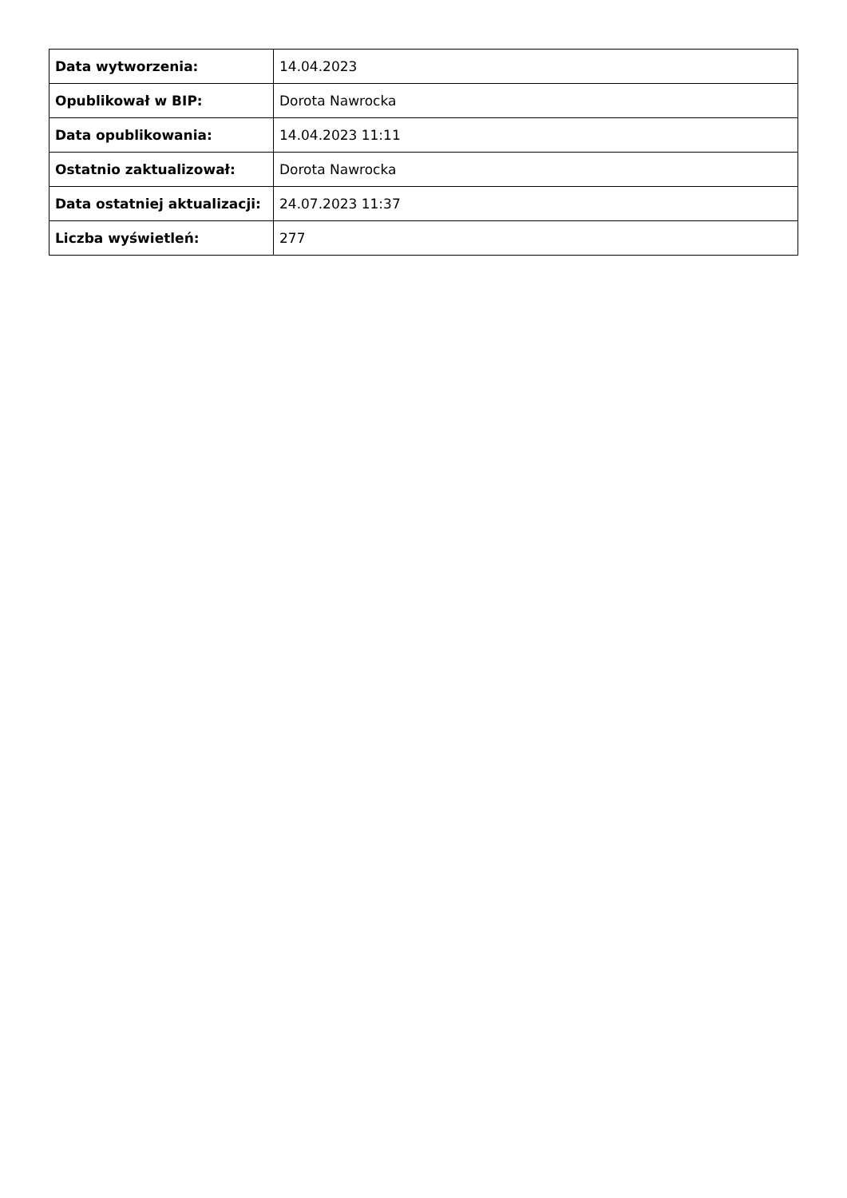| Data wytworzenia: | 14.04.2023 |
| Opublikował w BIP: | Dorota Nawrocka |
| Data opublikowania: | 14.04.2023 11:11 |
| Ostatnio zaktualizował: | Dorota Nawrocka |
| Data ostatniej aktualizacji: | 24.07.2023 11:37 |
| Liczba wyświetleń: | 277 |